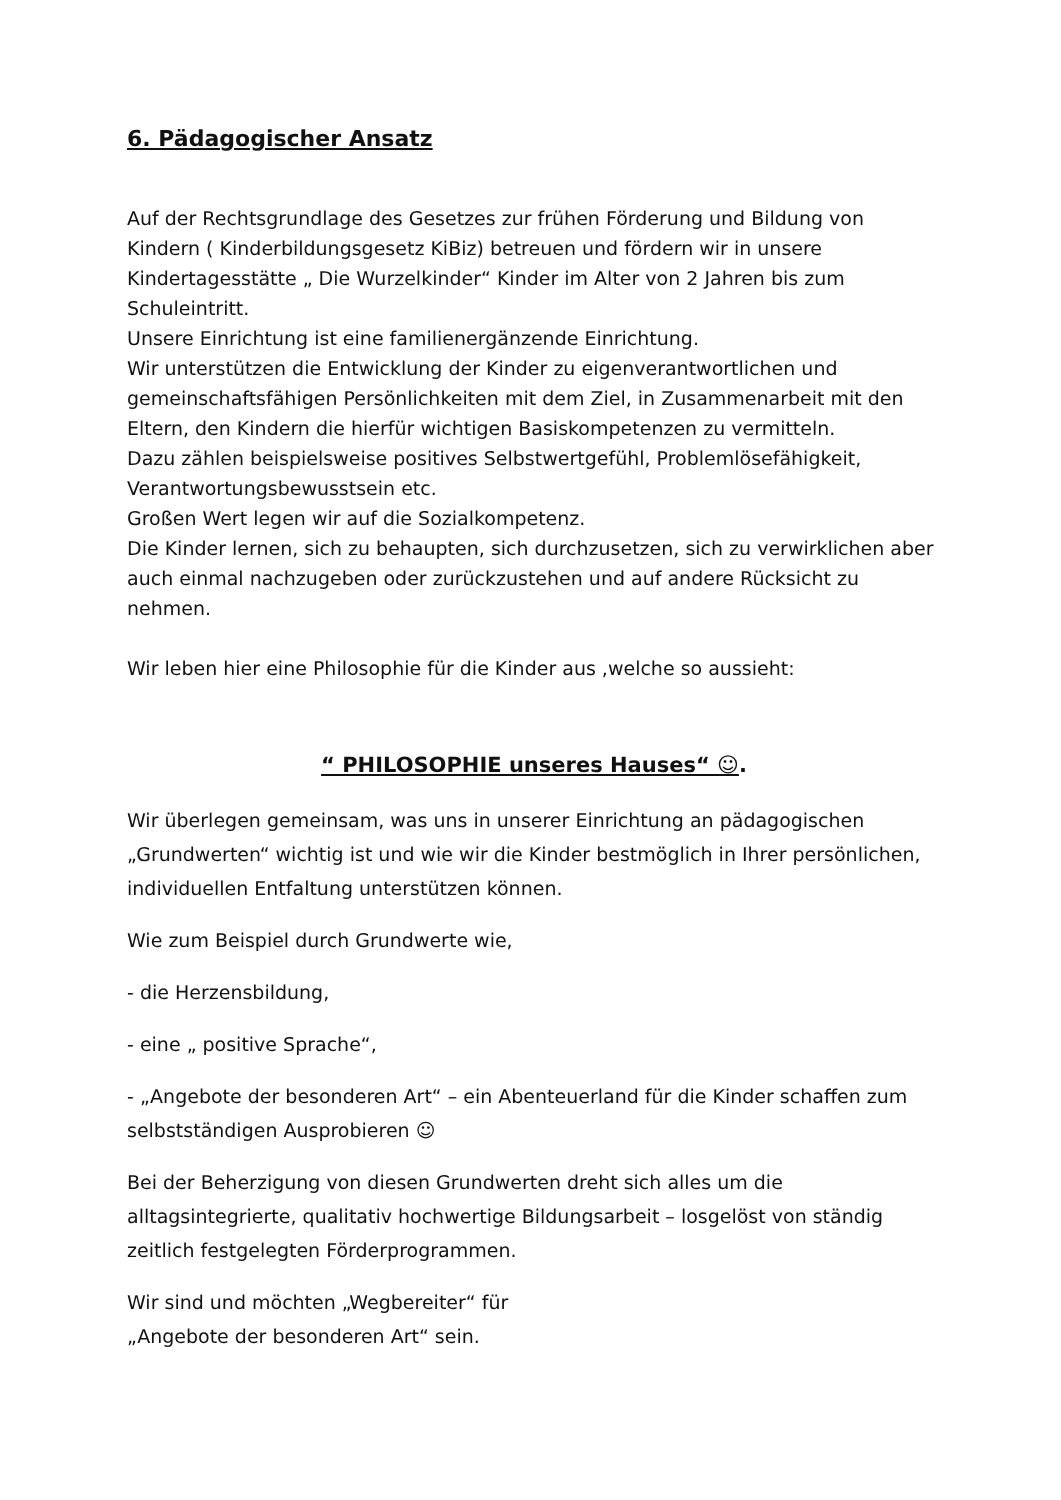6. Pädagogischer Ansatz
Auf der Rechtsgrundlage des Gesetzes zur frühen Förderung und Bildung von Kindern ( Kinderbildungsgesetz KiBiz) betreuen und fördern wir in unsere Kindertagesstätte „ Die Wurzelkinder“ Kinder im Alter von 2 Jahren bis zum Schuleintritt.
Unsere Einrichtung ist eine familienergänzende Einrichtung.
Wir unterstützen die Entwicklung der Kinder zu eigenverantwortlichen und gemeinschaftsfähigen Persönlichkeiten mit dem Ziel, in Zusammenarbeit mit den Eltern, den Kindern die hierfür wichtigen Basiskompetenzen zu vermitteln.
Dazu zählen beispielsweise positives Selbstwertgefühl, Problemlösefähigkeit, Verantwortungsbewusstsein etc.
Großen Wert legen wir auf die Sozialkompetenz.
Die Kinder lernen, sich zu behaupten, sich durchzusetzen, sich zu verwirklichen aber auch einmal nachzugeben oder zurückzustehen und auf andere Rücksicht zu nehmen.
Wir leben hier eine Philosophie für die Kinder aus ,welche so aussieht:
“ PHILOSOPHIE unseres Hauses“ ☺.
Wir überlegen gemeinsam, was uns in unserer Einrichtung an pädagogischen „Grundwerten“ wichtig ist und wie wir die Kinder bestmöglich in Ihrer persönlichen, individuellen Entfaltung unterstützen können.
Wie zum Beispiel durch Grundwerte wie,
- die Herzensbildung,
- eine „ positive Sprache“,
- „Angebote der besonderen Art“ – ein Abenteuerland für die Kinder schaffen zum selbstständigen Ausprobieren ☺
Bei der Beherzigung von diesen Grundwerten dreht sich alles um die alltagsintegrierte, qualitativ hochwertige Bildungsarbeit – losgelöst von ständig zeitlich festgelegten Förderprogrammen.
Wir sind und möchten „Wegbereiter“ für
„Angebote der besonderen Art“ sein.